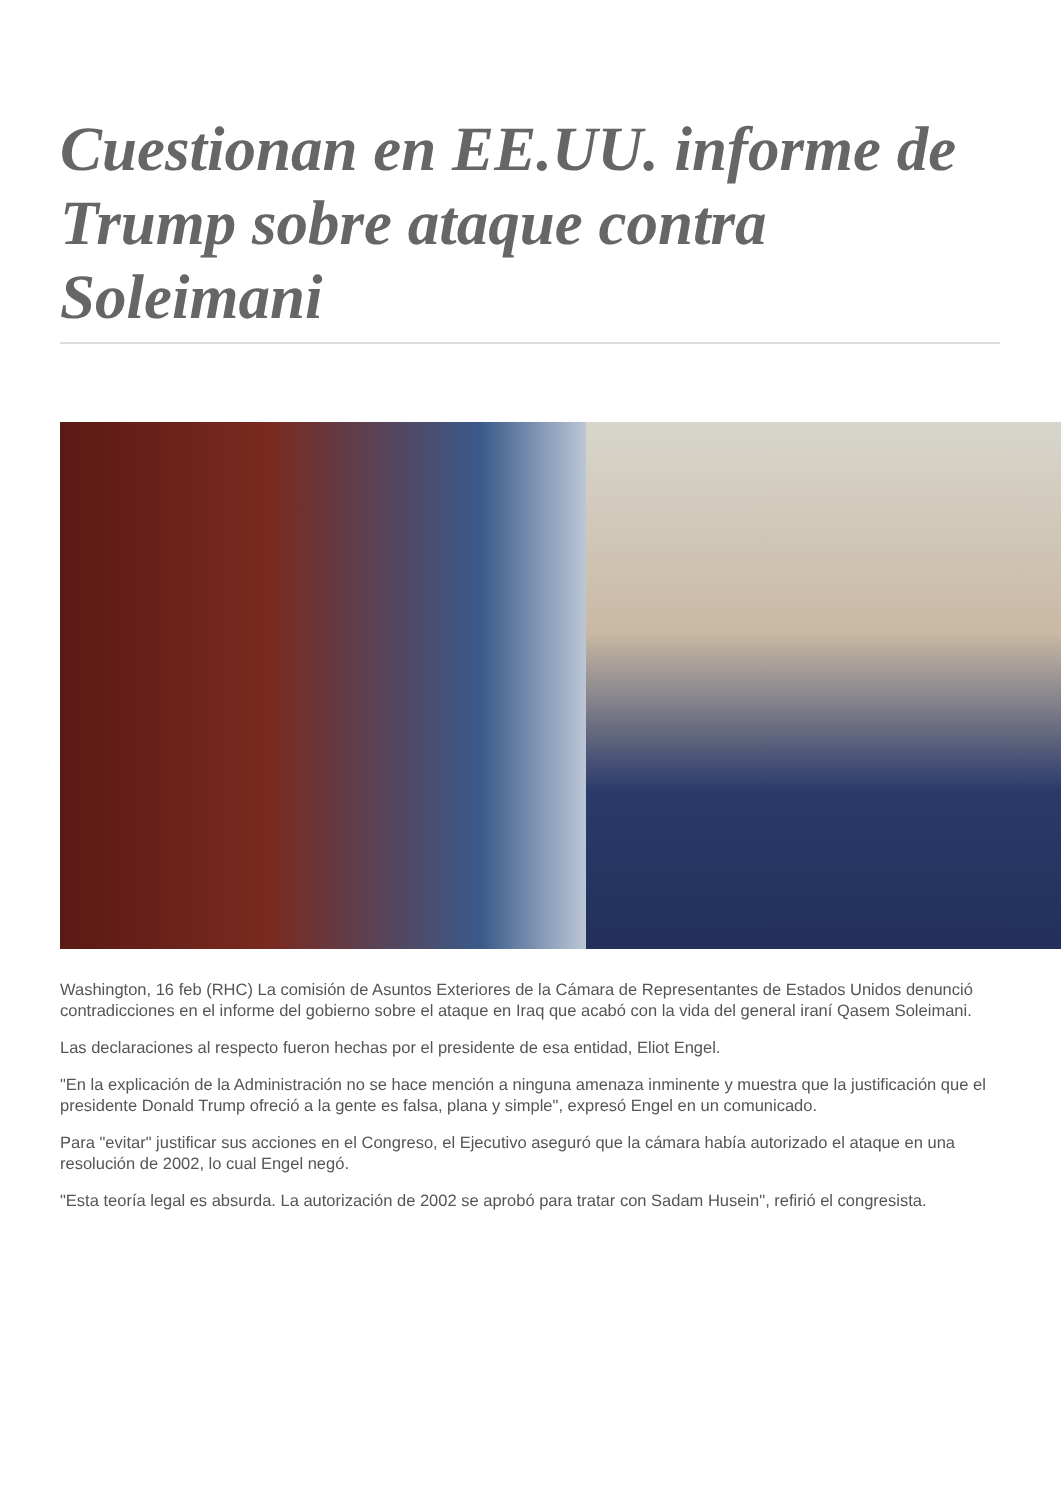Cuestionan en EE.UU. informe de Trump sobre ataque contra Soleimani
Washington, 16 feb (RHC) La comisión de Asuntos Exteriores de la Cámara de Representantes de Estados Unidos denunció contradicciones en el informe del gobierno sobre el ataque en Iraq que acabó con la vida del general iraní Qasem Soleimani.
Las declaraciones al respecto fueron hechas por el presidente de esa entidad, Eliot Engel.
"En la explicación de la Administración no se hace mención a ninguna amenaza inminente y muestra que la justificación que el presidente Donald Trump ofreció a la gente es falsa, plana y simple", expresó Engel en un comunicado.
Para "evitar" justificar sus acciones en el Congreso, el Ejecutivo aseguró que la cámara había autorizado el ataque en una resolución de 2002, lo cual Engel negó.
"Esta teoría legal es absurda. La autorización de 2002 se aprobó para tratar con Sadam Husein", refirió el congresista.